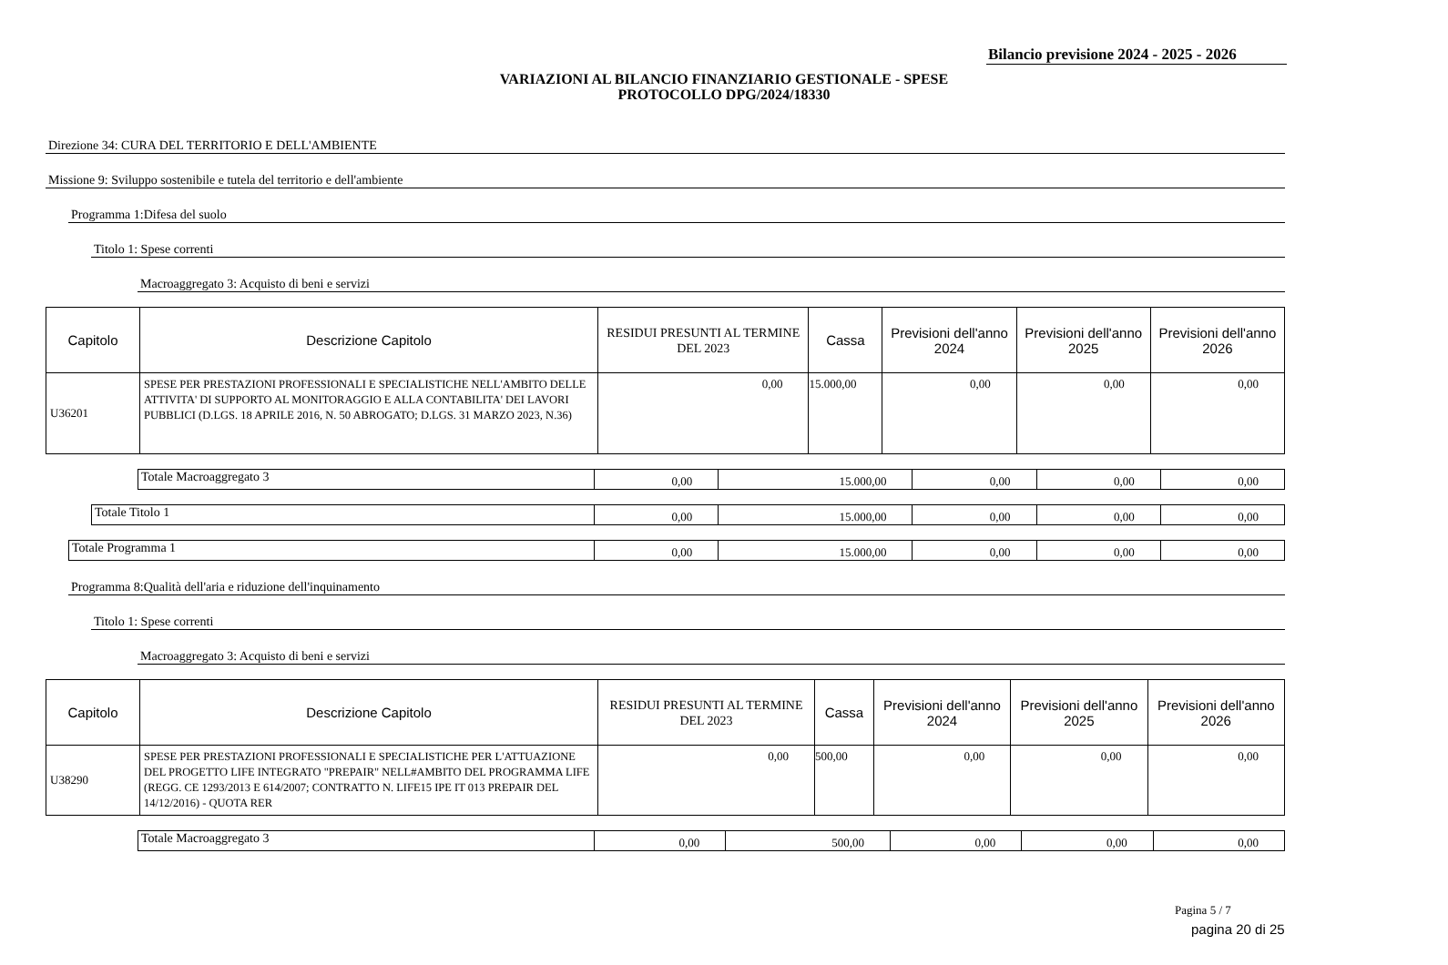Bilancio previsione 2024 - 2025 - 2026
VARIAZIONI AL BILANCIO FINANZIARIO GESTIONALE - SPESE
PROTOCOLLO DPG/2024/18330
Direzione 34: CURA DEL TERRITORIO E DELL'AMBIENTE
Missione 9: Sviluppo sostenibile e tutela del territorio e dell'ambiente
Programma 1:Difesa del suolo
Titolo 1: Spese correnti
Macroaggregato 3: Acquisto di beni e servizi
| Capitolo | Descrizione Capitolo | RESIDUI PRESUNTI AL TERMINE DEL 2023 | Cassa | Previsioni dell'anno 2024 | Previsioni dell'anno 2025 | Previsioni dell'anno 2026 |
| --- | --- | --- | --- | --- | --- | --- |
| U36201 | SPESE PER PRESTAZIONI PROFESSIONALI E SPECIALISTICHE NELL'AMBITO DELLE ATTIVITA' DI SUPPORTO AL MONITORAGGIO E ALLA CONTABILITA' DEI LAVORI PUBBLICI (D.LGS. 18 APRILE 2016, N. 50 ABROGATO; D.LGS. 31 MARZO 2023, N.36) | 0,00 | 15.000,00 | 0,00 | 0,00 | 0,00 |
| Totale Macroaggregato 3 | 0,00 | 15.000,00 | 0,00 | 0,00 | 0,00 |
| Totale Titolo 1 | 0,00 | 15.000,00 | 0,00 | 0,00 | 0,00 |
| Totale Programma 1 | 0,00 | 15.000,00 | 0,00 | 0,00 | 0,00 |
Programma 8:Qualità dell'aria e riduzione dell'inquinamento
Titolo 1: Spese correnti
Macroaggregato 3: Acquisto di beni e servizi
| Capitolo | Descrizione Capitolo | RESIDUI PRESUNTI AL TERMINE DEL 2023 | Cassa | Previsioni dell'anno 2024 | Previsioni dell'anno 2025 | Previsioni dell'anno 2026 |
| --- | --- | --- | --- | --- | --- | --- |
| U38290 | SPESE PER PRESTAZIONI PROFESSIONALI E SPECIALISTICHE PER L'ATTUAZIONE DEL PROGETTO LIFE INTEGRATO "PREPAIR" NELL#AMBITO DEL PROGRAMMA LIFE (REGG. CE 1293/2013 E 614/2007; CONTRATTO N. LIFE15 IPE IT 013 PREPAIR DEL 14/12/2016) - QUOTA RER | 0,00 | 500,00 | 0,00 | 0,00 | 0,00 |
| Totale Macroaggregato 3 | 0,00 | 500,00 | 0,00 | 0,00 | 0,00 |
Pagina 5 / 7
pagina 20 di 25